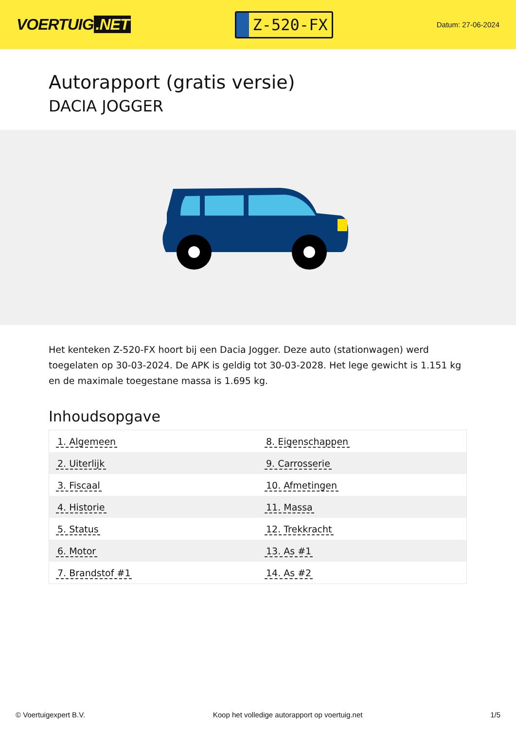VOERTUIG.NET
Z-520-FX
Datum: 27-06-2024
Autorapport (gratis versie)
DACIA JOGGER
Het kenteken Z-520-FX hoort bij een Dacia Jogger. Deze auto (stationwagen) werd toegelaten op 30-03-2024. De APK is geldig tot 30-03-2028. Het lege gewicht is 1.151 kg en de maximale toegestane massa is 1.695 kg.
Inhoudsopgave
| 1. Algemeen | 8. Eigenschappen |
| 2. Uiterlijk | 9. Carrosserie |
| 3. Fiscaal | 10. Afmetingen |
| 4. Historie | 11. Massa |
| 5. Status | 12. Trekkracht |
| 6. Motor | 13. As #1 |
| 7. Brandstof #1 | 14. As #2 |
© Voertuigexpert B.V. Koop het volledige autorapport op voertuig.net 1/5